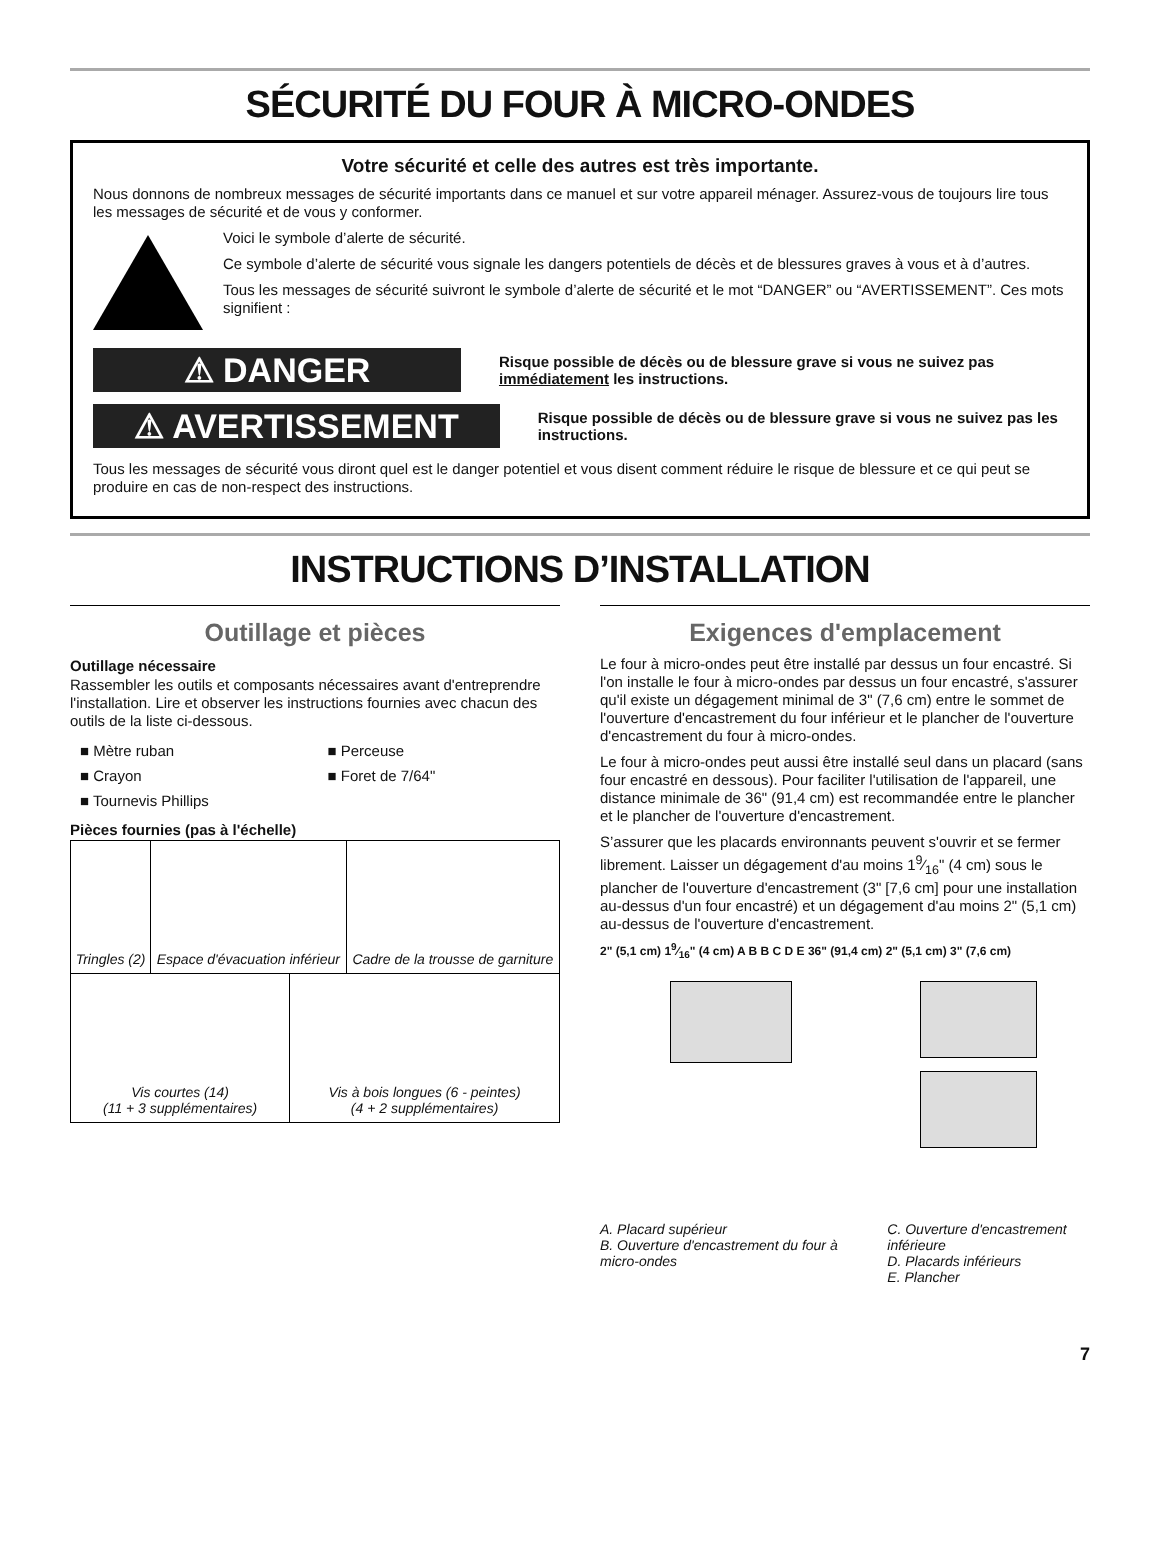SÉCURITÉ DU FOUR À MICRO-ONDES
Votre sécurité et celle des autres est très importante.
Nous donnons de nombreux messages de sécurité importants dans ce manuel et sur votre appareil ménager. Assurez-vous de toujours lire tous les messages de sécurité et de vous y conformer.
Voici le symbole d’alerte de sécurité.
Ce symbole d’alerte de sécurité vous signale les dangers potentiels de décès et de blessures graves à vous et à d’autres.
Tous les messages de sécurité suivront le symbole d’alerte de sécurité et le mot “DANGER” ou “AVERTISSEMENT”. Ces mots signifient :
⚠ DANGER
Risque possible de décès ou de blessure grave si vous ne suivez pas immédiatement les instructions.
⚠ AVERTISSEMENT
Risque possible de décès ou de blessure grave si vous ne suivez pas les instructions.
Tous les messages de sécurité vous diront quel est le danger potentiel et vous disent comment réduire le risque de blessure et ce qui peut se produire en cas de non-respect des instructions.
INSTRUCTIONS D’INSTALLATION
Outillage et pièces
Outillage nécessaire
Rassembler les outils et composants nécessaires avant d'entreprendre l'installation. Lire et observer les instructions fournies avec chacun des outils de la liste ci-dessous.
■ Mètre ruban
■ Crayon
■ Tournevis Phillips
■ Perceuse
■ Foret de 7/64"
Pièces fournies (pas à l'échelle)
| Tringles (2) | Espace d'évacuation inférieur | Cadre de la trousse de garniture |
| Vis courtes (14) (11 + 3 supplémentaires) | Vis à bois longues (6 - peintes) (4 + 2 supplémentaires) |
Exigences d'emplacement
Le four à micro-ondes peut être installé par dessus un four encastré. Si l'on installe le four à micro-ondes par dessus un four encastré, s'assurer qu'il existe un dégagement minimal de 3" (7,6 cm) entre le sommet de l'ouverture d'encastrement du four inférieur et le plancher de l'ouverture d'encastrement du four à micro-ondes.
Le four à micro-ondes peut aussi être installé seul dans un placard (sans four encastré en dessous). Pour faciliter l'utilisation de l'appareil, une distance minimale de 36" (91,4 cm) est recommandée entre le plancher et le plancher de l'ouverture d'encastrement.
S’assurer que les placards environnants peuvent s'ouvrir et se fermer librement. Laisser un dégagement d'au moins 19⁄16" (4 cm) sous le plancher de l'ouverture d'encastrement (3" [7,6 cm] pour une installation au-dessus d'un four encastré) et un dégagement d'au moins 2" (5,1 cm) au-dessus de l'ouverture d'encastrement.
2" (5,1 cm) 19⁄16" (4 cm) A B B C D E 36" (91,4 cm) 2" (5,1 cm) 3" (7,6 cm)
A. Placard supérieur
B. Ouverture d'encastrement du four à micro-ondes
C. Ouverture d'encastrement inférieure
D. Placards inférieurs
E. Plancher
7